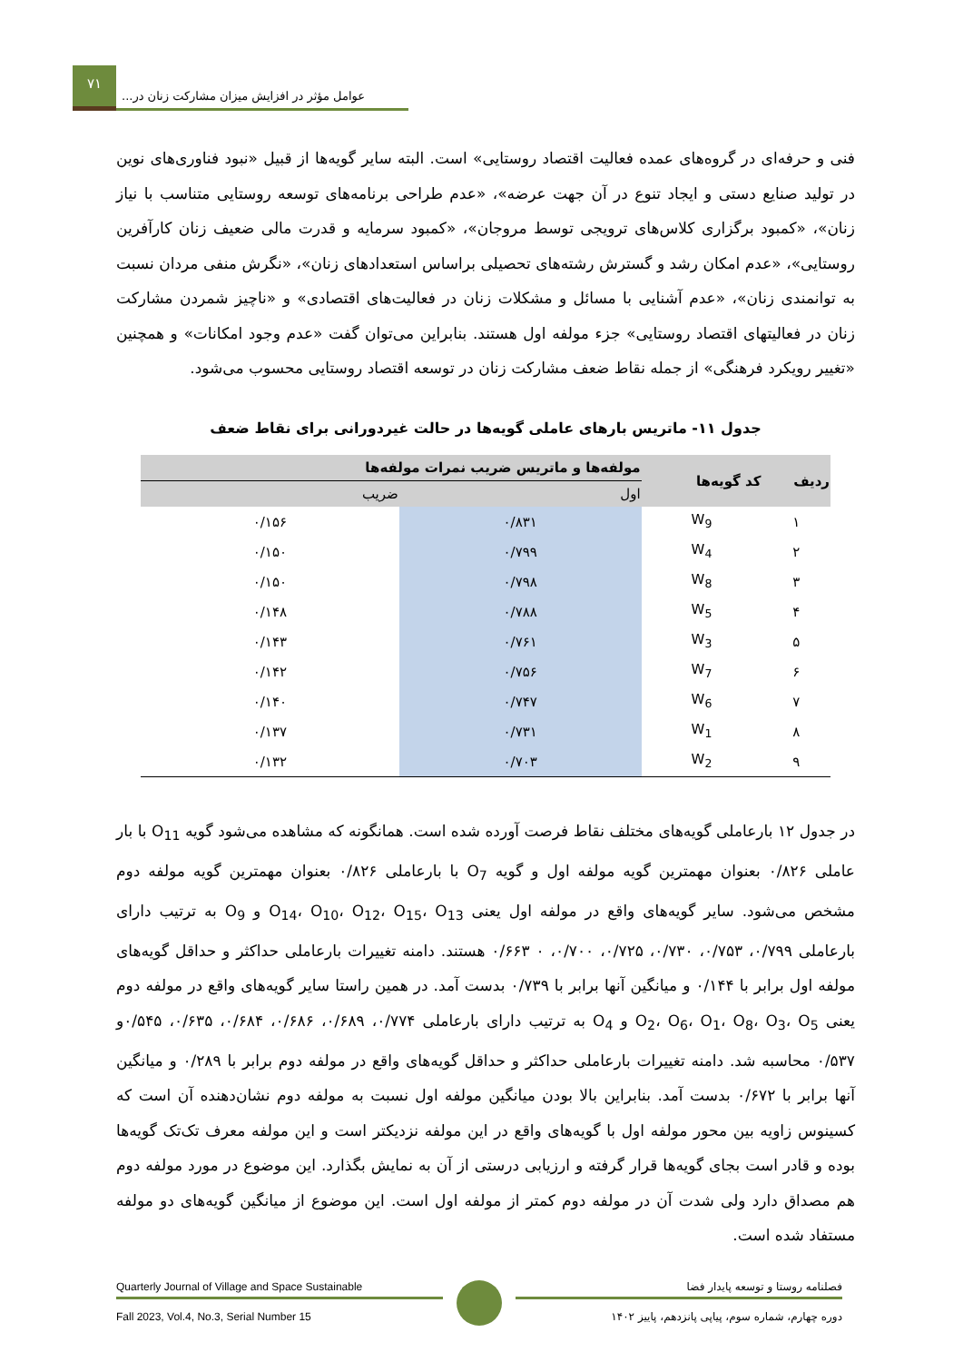۷۱
عوامل مؤثر در افزایش میزان مشارکت زنان در...
فنی و حرفه‌ای در گروه‌های عمده فعالیت اقتصاد روستایی» است. البته سایر گویه‌ها از قبیل «نبود فناوری‌های نوین در تولید صنایع دستی و ایجاد تنوع در آن جهت عرضه»، «عدم طراحی برنامه‌های توسعه روستایی متناسب با نیاز زنان»، «کمبود برگزاری کلاس‌های ترویجی توسط مروجان»، «کمبود سرمایه و قدرت مالی ضعیف زنان کارآفرین روستایی»، «عدم امکان رشد و گسترش رشته‌های تحصیلی براساس استعدادهای زنان»، «نگرش منفی مردان نسبت به توانمندی زنان»، «عدم آشنایی با مسائل و مشکلات زنان در فعالیت‌های اقتصادی» و «ناچیز شمردن مشارکت زنان در فعالیتهای اقتصاد روستایی» جزء مولفه اول هستند. بنابراین می‌توان گفت «عدم وجود امکانات» و همچنین «تغییر رویکرد فرهنگی» از جمله نقاط ضعف مشارکت زنان در توسعه اقتصاد روستایی محسوب می‌شود.
جدول ۱۱- ماتریس بارهای عاملی گویه‌ها در حالت غیردورانی برای نقاط ضعف
| ردیف | کد گویه‌ها | مولفه‌ها و ماتریس ضریب نمرات مولفه‌ها | |
| --- | --- | --- | --- |
| | | اول | ضریب |
| ۱ | W<sub>9</sub> | ۰/۸۳۱ | ۰/۱۵۶ |
| ۲ | W<sub>4</sub> | ۰/۷۹۹ | ۰/۱۵۰ |
| ۳ | W<sub>8</sub> | ۰/۷۹۸ | ۰/۱۵۰ |
| ۴ | W<sub>5</sub> | ۰/۷۸۸ | ۰/۱۴۸ |
| ۵ | W<sub>3</sub> | ۰/۷۶۱ | ۰/۱۴۳ |
| ۶ | W<sub>7</sub> | ۰/۷۵۶ | ۰/۱۴۲ |
| ۷ | W<sub>6</sub> | ۰/۷۴۷ | ۰/۱۴۰ |
| ۸ | W<sub>1</sub> | ۰/۷۳۱ | ۰/۱۳۷ |
| ۹ | W<sub>2</sub> | ۰/۷۰۳ | ۰/۱۳۲ |
در جدول ۱۲ بارعاملی گویه‌های مختلف نقاط فرصت آورده شده است. همانگونه که مشاهده می‌شود گویه O<sub>11</sub> با بار عاملی ۰/۸۲۶ بعنوان مهمترین گویه مولفه اول و گویه O<sub>7</sub> با بارعاملی ۰/۸۲۶ بعنوان مهمترین گویه مولفه دوم مشخص می‌شود. سایر گویه‌های واقع در مولفه اول یعنی O<sub>14</sub>، O<sub>10</sub>، O<sub>12</sub>، O<sub>15</sub>، O<sub>13</sub> و O<sub>9</sub> به ترتیب دارای بارعاملی ۰/۷۹۹، ۰/۷۵۳، ۰/۷۳۰، ۰/۷۲۵، ۰/۷۰۰، ۰ ۰/۶۶۳ هستند. دامنه تغییرات بارعاملی حداکثر و حداقل گویه‌های مولفه اول برابر با ۰/۱۴۴ و میانگین آنها برابر با ۰/۷۳۹ بدست آمد. در همین راستا سایر گویه‌های واقع در مولفه دوم یعنی O<sub>2</sub>، O<sub>6</sub>، O<sub>1</sub>، O<sub>8</sub>، O<sub>3</sub>، O<sub>5</sub> و O<sub>4</sub> به ترتیب دارای بارعاملی ۰/۷۷۴، ۰/۶۸۹، ۰/۶۸۶، ۰/۶۸۴، ۰/۶۳۵، ۰/۵۴۵و ۰/۵۳۷ محاسبه شد. دامنه تغییرات بارعاملی حداکثر و حداقل گویه‌های واقع در مولفه دوم برابر با ۰/۲۸۹ و میانگین آنها برابر با ۰/۶۷۲ بدست آمد. بنابراین بالا بودن میانگین مولفه اول نسبت به مولفه دوم نشان‌دهنده آن است که کسینوس زاویه بین محور مولفه اول با گویه‌های واقع در این مولفه نزدیکتر است و این مولفه معرف تک‌تک گویه‌ها بوده و قادر است بجای گویه‌ها قرار گرفته و ارزیابی درستی از آن به نمایش بگذارد. این موضوع در مورد مولفه دوم هم مصداق دارد ولی شدت آن در مولفه دوم کمتر از مولفه اول است. این موضوع از میانگین گویه‌های دو مولفه مستفاد شده است.
Quarterly Journal of Village and Space Sustainable
Fall 2023, Vol.4, No.3, Serial Number 15
فصلنامه روستا و توسعه پایدار فضا
دوره چهارم، شماره سوم، پیاپی پانزدهم، پاییز ۱۴۰۲